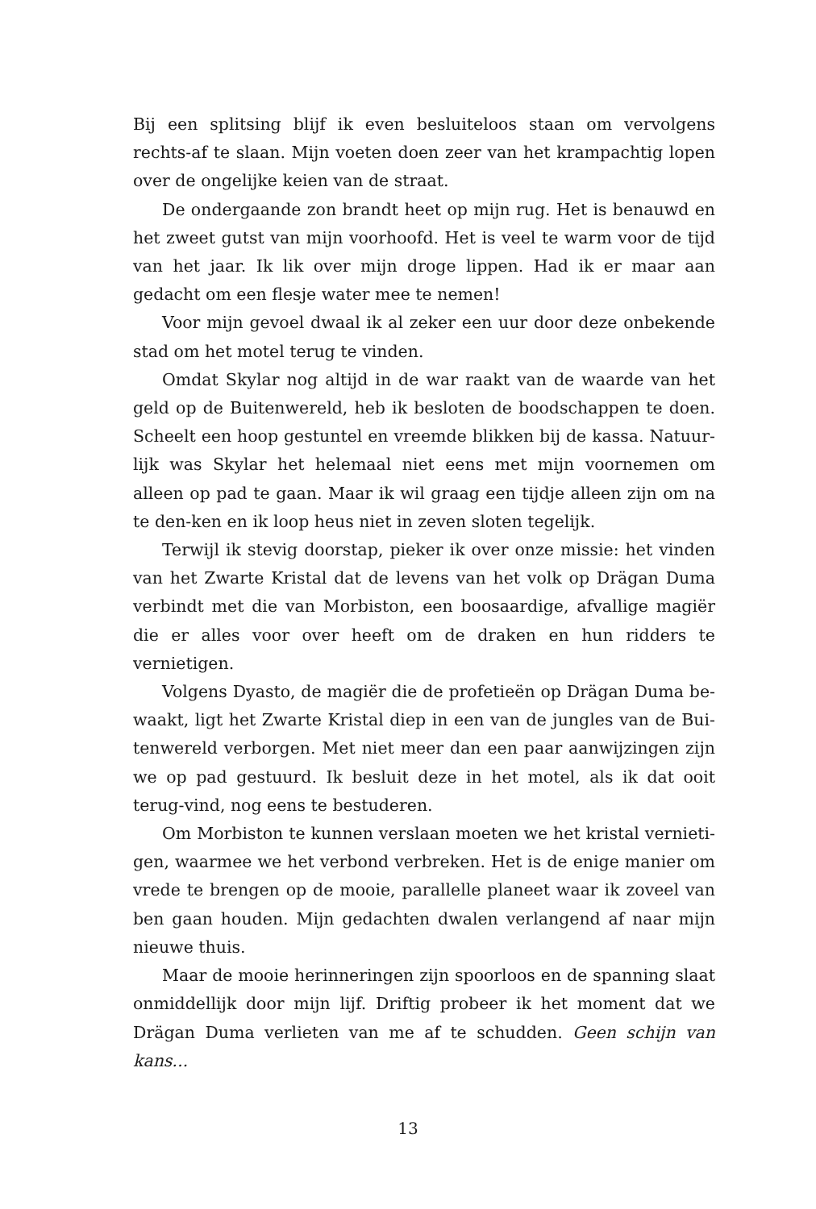Bij een splitsing blijf ik even besluiteloos staan om vervolgens rechts-af te slaan. Mijn voeten doen zeer van het krampachtig lopen over de ongelijke keien van de straat.
De ondergaande zon brandt heet op mijn rug. Het is benauwd en het zweet gutst van mijn voorhoofd. Het is veel te warm voor de tijd van het jaar. Ik lik over mijn droge lippen. Had ik er maar aan gedacht om een flesje water mee te nemen!
Voor mijn gevoel dwaal ik al zeker een uur door deze onbekende stad om het motel terug te vinden.
Omdat Skylar nog altijd in de war raakt van de waarde van het geld op de Buitenwereld, heb ik besloten de boodschappen te doen. Scheelt een hoop gestuntel en vreemde blikken bij de kassa. Natuur-lijk was Skylar het helemaal niet eens met mijn voornemen om alleen op pad te gaan. Maar ik wil graag een tijdje alleen zijn om na te den-ken en ik loop heus niet in zeven sloten tegelijk.
Terwijl ik stevig doorstap, pieker ik over onze missie: het vinden van het Zwarte Kristal dat de levens van het volk op Drägan Duma verbindt met die van Morbiston, een boosaardige, afvallige magiër die er alles voor over heeft om de draken en hun ridders te vernietigen.
Volgens Dyasto, de magiër die de profetieën op Drägan Duma be-waakt, ligt het Zwarte Kristal diep in een van de jungles van de Bui-tenwereld verborgen. Met niet meer dan een paar aanwijzingen zijn we op pad gestuurd. Ik besluit deze in het motel, als ik dat ooit terug-vind, nog eens te bestuderen.
Om Morbiston te kunnen verslaan moeten we het kristal vernieti-gen, waarmee we het verbond verbreken. Het is de enige manier om vrede te brengen op de mooie, parallelle planeet waar ik zoveel van ben gaan houden. Mijn gedachten dwalen verlangend af naar mijn nieuwe thuis.
Maar de mooie herinneringen zijn spoorloos en de spanning slaat onmiddellijk door mijn lijf. Driftig probeer ik het moment dat we Drägan Duma verlieten van me af te schudden. Geen schijn van kans...
13